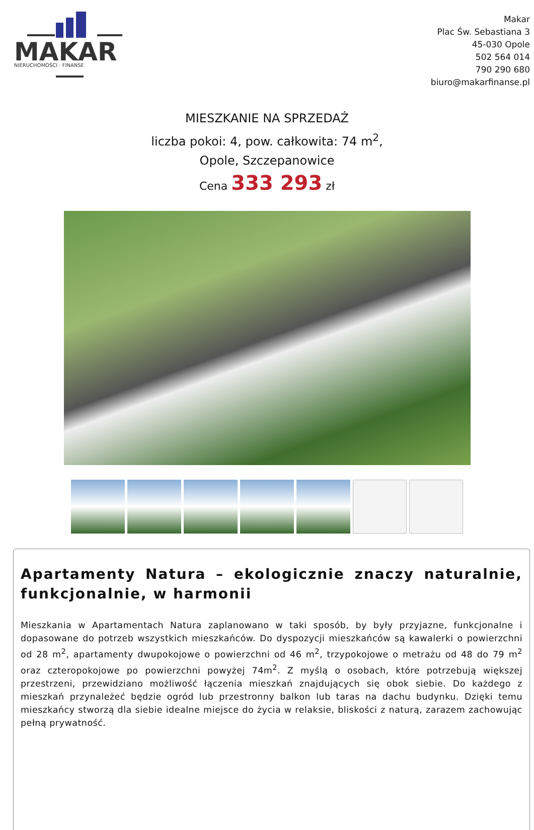MAKAR
NIERUCHOMOŚCI · FINANSE
Makar
Plac Św. Sebastiana 3
45-030 Opole
502 564 014
790 290 680
biuro@makarfinanse.pl
MIESZKANIE NA SPRZEDAŻ
liczba pokoi: 4, pow. całkowita: 74 m<sup>2</sup>,
Opole, Szczepanowice
Cena 333 293 zł
Apartamenty Natura – ekologicznie znaczy naturalnie, funkcjonalnie, w harmonii
Mieszkania w Apartamentach Natura zaplanowano w taki sposób, by były przyjazne, funkcjonalne i dopasowane do potrzeb wszystkich mieszkańców. Do dyspozycji mieszkańców są kawalerki o powierzchni od 28 m<sup>2</sup>, apartamenty dwupokojowe o powierzchni od 46 m<sup>2</sup>, trzypokojowe o metrażu od 48 do 79 m<sup>2</sup> oraz czteropokojowe po powierzchni powyżej 74m<sup>2</sup>. Z myślą o osobach, które potrzebują większej przestrzeni, przewidziano możliwość łączenia mieszkań znajdujących się obok siebie. Do każdego z mieszkań przynależeć będzie ogród lub przestronny balkon lub taras na dachu budynku. Dzięki temu mieszkańcy stworzą dla siebie idealne miejsce do życia w relaksie, bliskości z naturą, zarazem zachowując pełną prywatność.